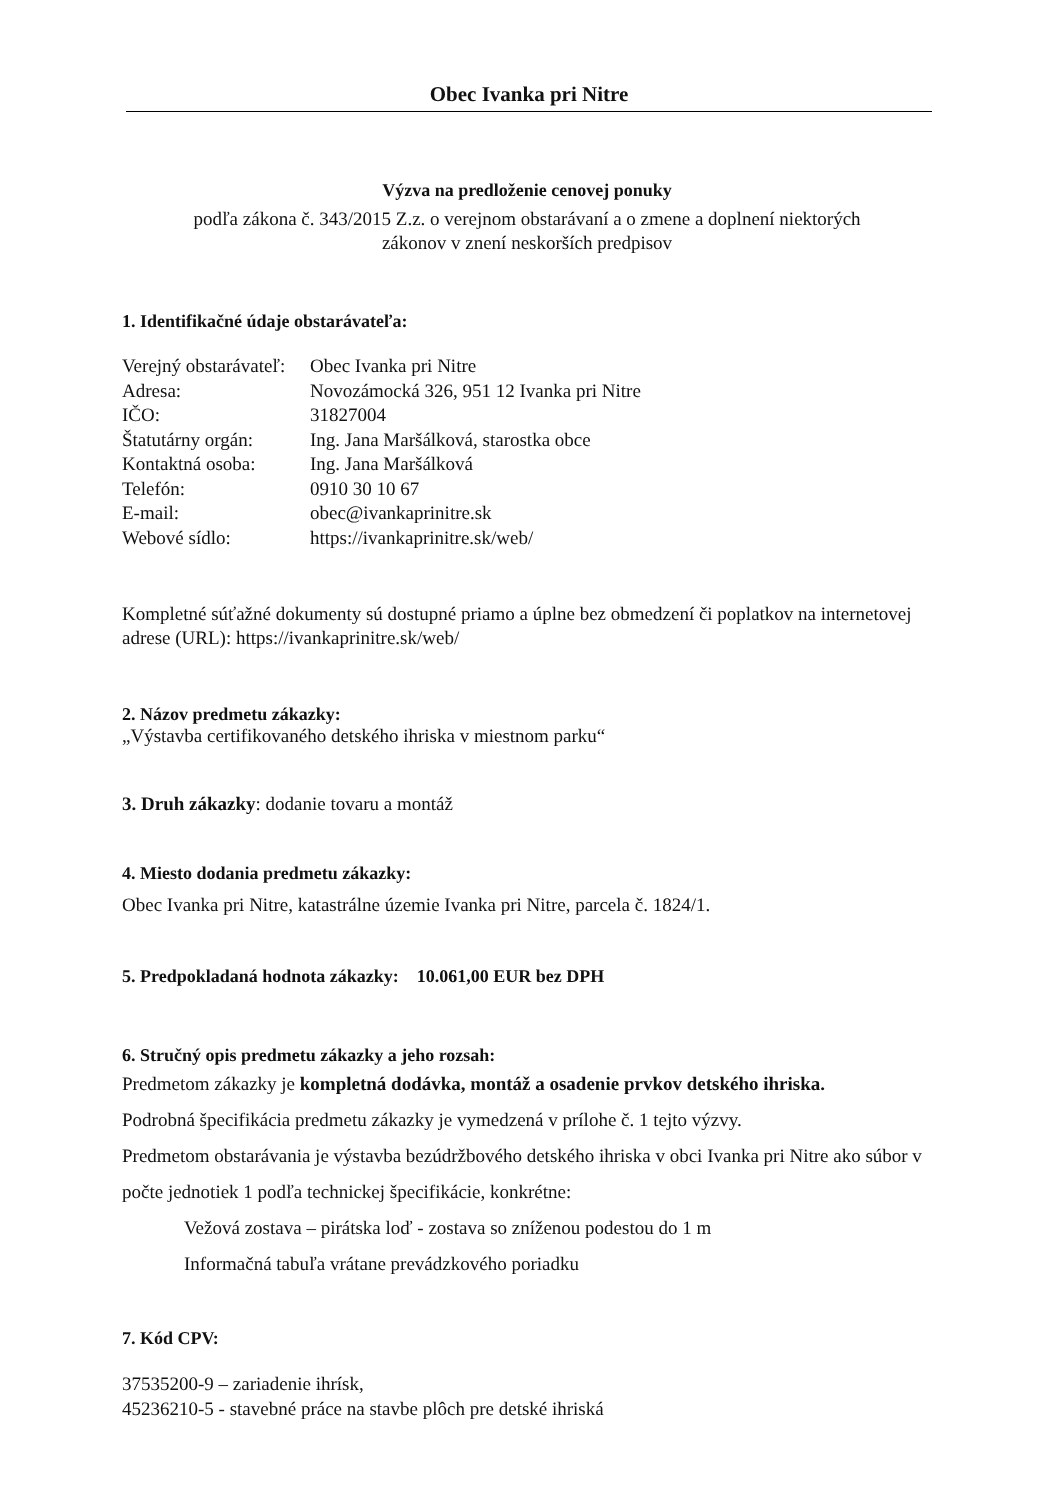Obec Ivanka pri Nitre
Výzva na predloženie cenovej ponuky
podľa zákona č. 343/2015 Z.z. o verejnom obstarávaní a o zmene a doplnení niektorých
zákonov v znení neskorších predpisov
1. Identifikačné údaje obstarávateľa:
| Verejný obstarávateľ: | Obec Ivanka pri Nitre |
| Adresa: | Novozámocká 326, 951 12 Ivanka pri Nitre |
| IČO: | 31827004 |
| Štatutárny orgán: | Ing. Jana Maršálková, starostka obce |
| Kontaktná osoba: | Ing. Jana Maršálková |
| Telefón: | 0910 30 10 67 |
| E-mail: | obec@ivankaprinitre.sk |
| Webové sídlo: | https://ivankaprinitre.sk/web/ |
Kompletné súťažné dokumenty sú dostupné priamo a úplne bez obmedzení či poplatkov na internetovej adrese (URL): https://ivankaprinitre.sk/web/
2. Názov predmetu zákazky:
„Výstavba certifikovaného detského ihriska v miestnom parku“
3. Druh zákazky: dodanie tovaru a montáž
4. Miesto dodania predmetu zákazky:
Obec Ivanka pri Nitre, katastrálne územie Ivanka pri Nitre, parcela č. 1824/1.
5. Predpokladaná hodnota zákazky: 10.061,00 EUR bez DPH
6. Stručný opis predmetu zákazky a jeho rozsah:
Predmetom zákazky je kompletná dodávka, montáž a osadenie prvkov detského ihriska.
Podrobná špecifikácia predmetu zákazky je vymedzená v prílohe č. 1 tejto výzvy.
Predmetom obstarávania je výstavba bezúdržbového detského ihriska v obci Ivanka pri Nitre ako súbor v počte jednotiek 1 podľa technickej špecifikácie, konkrétne:
Vežová zostava – pirátska loď - zostava so zníženou podestou do 1 m
Informačná tabuľa vrátane prevádzkového poriadku
7. Kód CPV:
37535200-9 – zariadenie ihrísk,
45236210-5 - stavebné práce na stavbe plôch pre detské ihriská